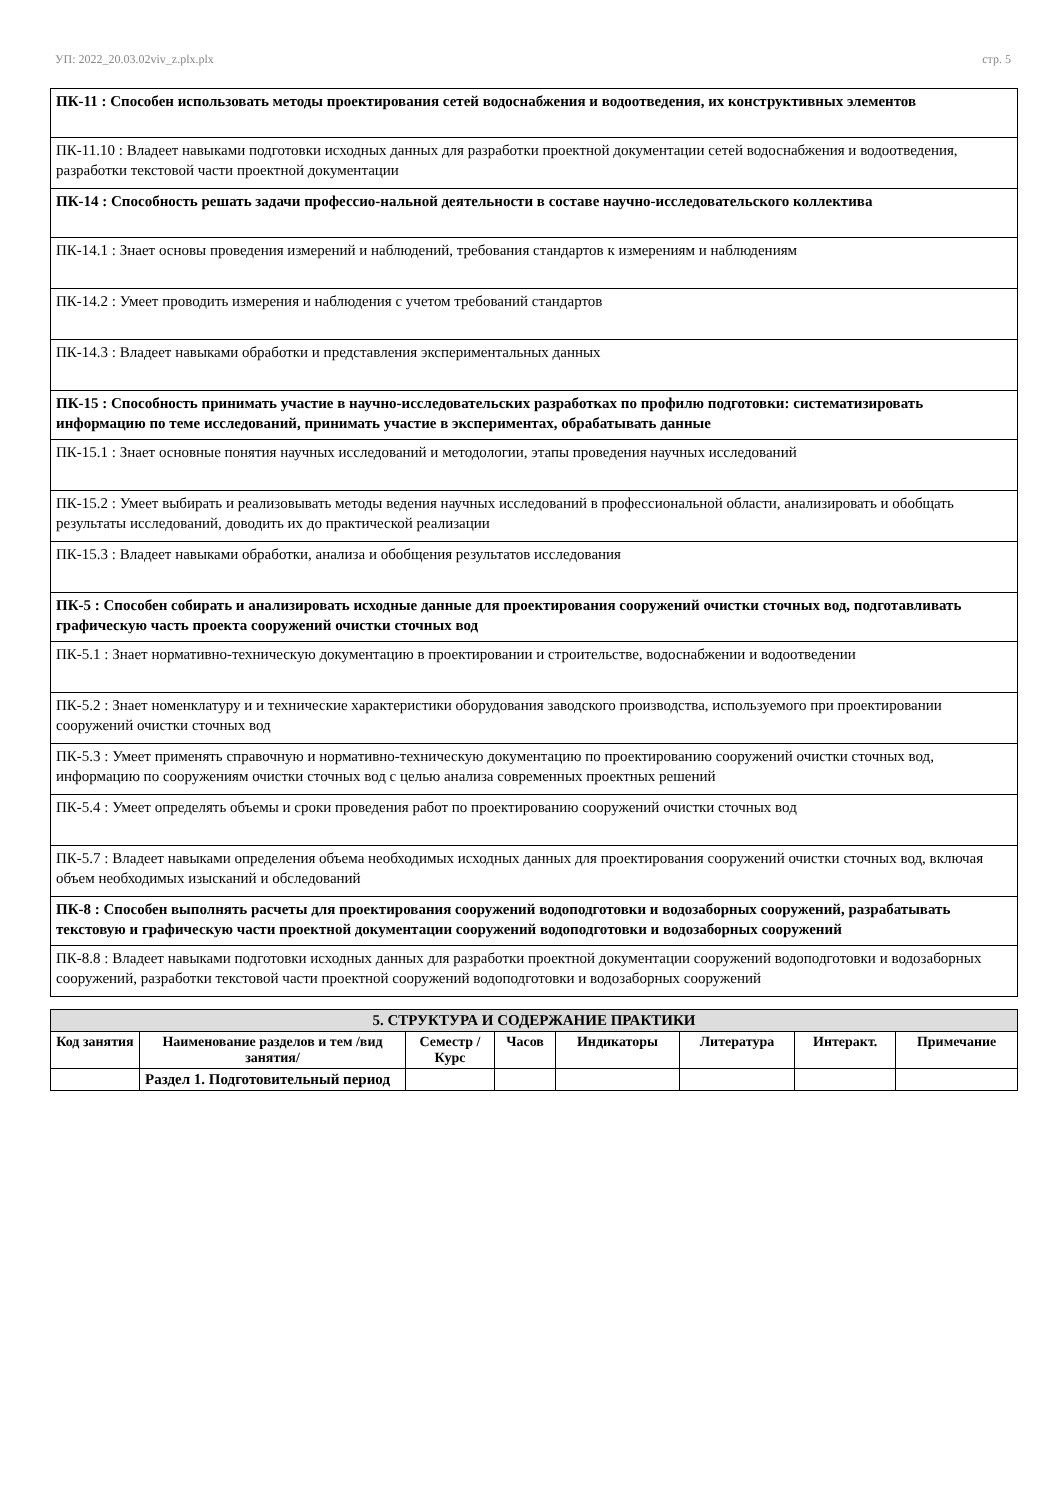УП: 2022_20.03.02viv_z.plx.plx стр. 5
| ПК-11 : Способен использовать методы проектирования сетей водоснабжения и водоотведения, их конструктивных элементов |
| ПК-11.10 : Владеет навыками подготовки исходных данных для разработки проектной документации сетей водоснабжения и водоотведения, разработки текстовой части проектной документации |
| ПК-14 : Способность решать задачи профессио-нальной деятельности в составе научно-исследовательского коллектива |
| ПК-14.1 : Знает основы проведения измерений и наблюдений, требования стандартов к измерениям и наблюдениям |
| ПК-14.2 : Умеет проводить измерения и наблюдения с учетом требований стандартов |
| ПК-14.3 : Владеет навыками обработки и представления экспериментальных данных |
| ПК-15 : Способность принимать участие в научно-исследовательских разработках по профилю подготовки: систематизировать информацию по теме исследований, принимать участие в экспериментах, обрабатывать данные |
| ПК-15.1 : Знает основные понятия научных исследований и методологии, этапы проведения научных исследований |
| ПК-15.2 : Умеет выбирать и реализовывать методы ведения научных исследований в профессиональной области, анализировать и обобщать результаты исследований, доводить их до практической реализации |
| ПК-15.3 : Владеет навыками обработки, анализа и обобщения результатов исследования |
| ПК-5 : Способен собирать и анализировать исходные данные для проектирования сооружений очистки сточных вод, подготавливать графическую часть проекта сооружений очистки сточных вод |
| ПК-5.1 : Знает нормативно-техническую документацию в проектировании и строительстве, водоснабжении и водоотведении |
| ПК-5.2 : Знает номенклатуру и и технические характеристики оборудования заводского производства, используемого при проектировании сооружений очистки сточных вод |
| ПК-5.3 : Умеет применять справочную и нормативно-техническую документацию по проектированию сооружений очистки сточных вод, информацию по сооружениям очистки сточных вод с целью анализа современных проектных решений |
| ПК-5.4 : Умеет определять объемы и сроки проведения работ по проектированию сооружений очистки сточных вод |
| ПК-5.7 : Владеет навыками определения объема необходимых исходных данных для проектирования сооружений очистки сточных вод, включая объем необходимых изысканий и обследований |
| ПК-8 : Способен выполнять расчеты для проектирования сооружений водоподготовки и водозаборных сооружений, разрабатывать текстовую и графическую части проектной документации сооружений водоподготовки и водозаборных сооружений |
| ПК-8.8 : Владеет навыками подготовки исходных данных для разработки проектной документации сооружений водоподготовки и водозаборных сооружений, разработки текстовой части проектной сооружений водоподготовки и водозаборных сооружений |
| 5. СТРУКТУРА И СОДЕРЖАНИЕ ПРАКТИКИ | | | | | | | |
| --- | --- | --- | --- | --- | --- | --- | --- |
| Код занятия | Наименование разделов и тем /вид занятия/ | Семестр / Курс | Часов | Индикаторы | Литература | Интеракт. | Примечание |
| | Раздел 1. Подготовительный период | | | | | | |